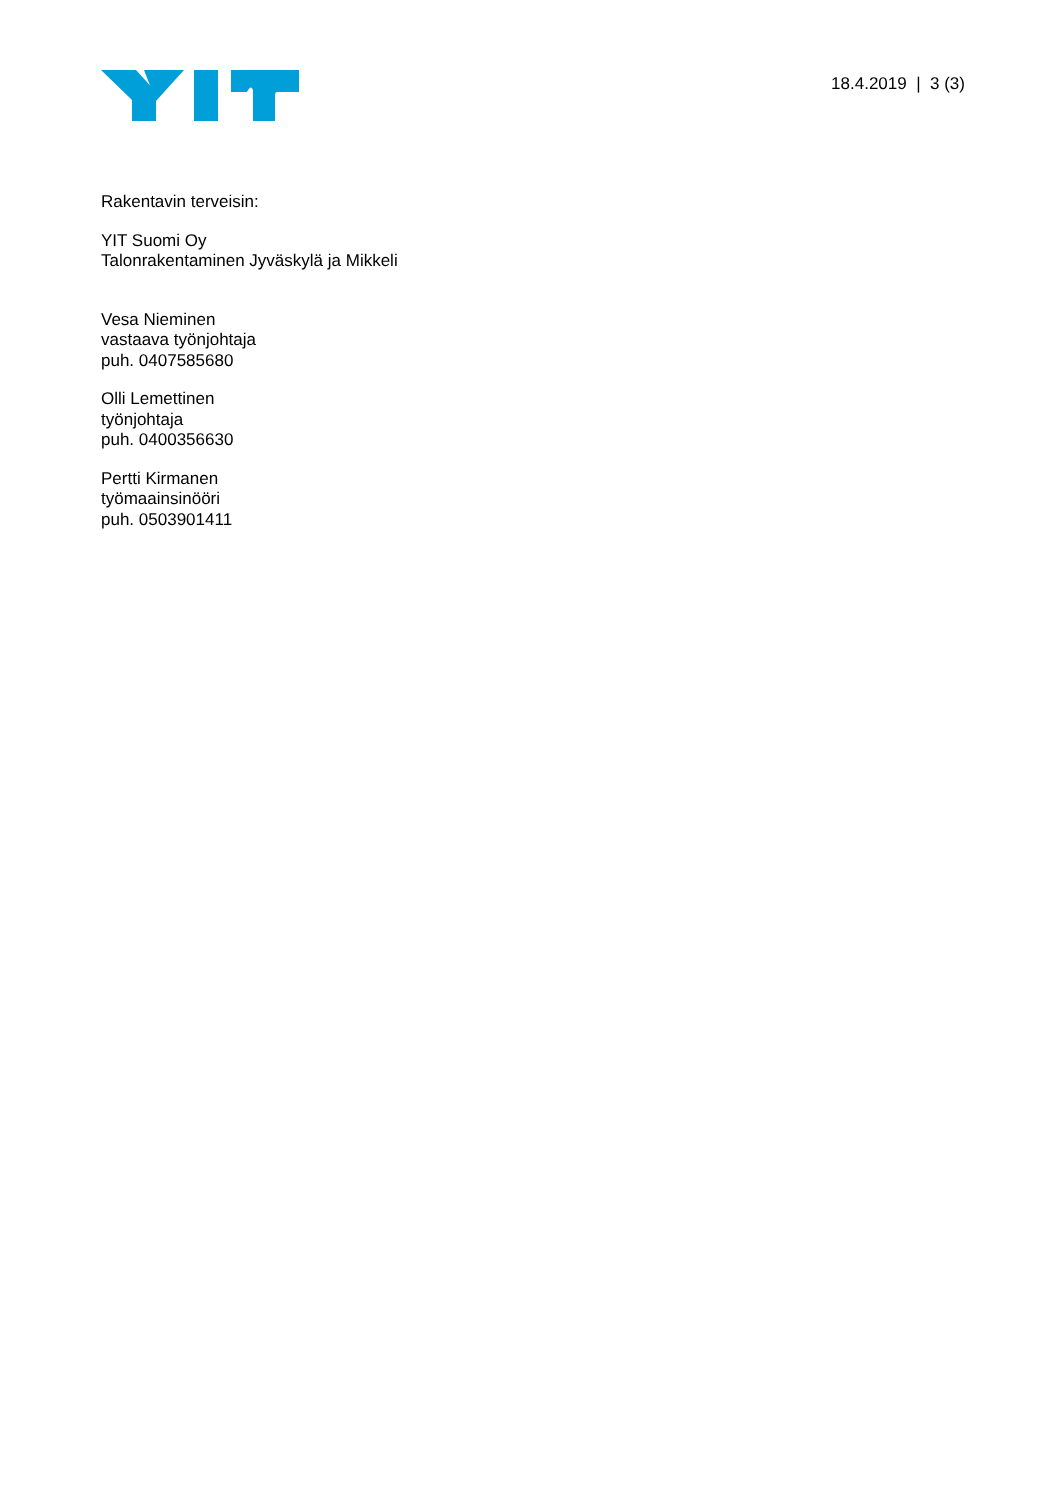18.4.2019 | 3 (3)
Rakentavin terveisin:
YIT Suomi Oy
Talonrakentaminen Jyväskylä ja Mikkeli
Vesa Nieminen
vastaava työnjohtaja
puh. 0407585680
Olli Lemettinen
työnjohtaja
puh. 0400356630
Pertti Kirmanen
työmaainsinööri
puh. 0503901411